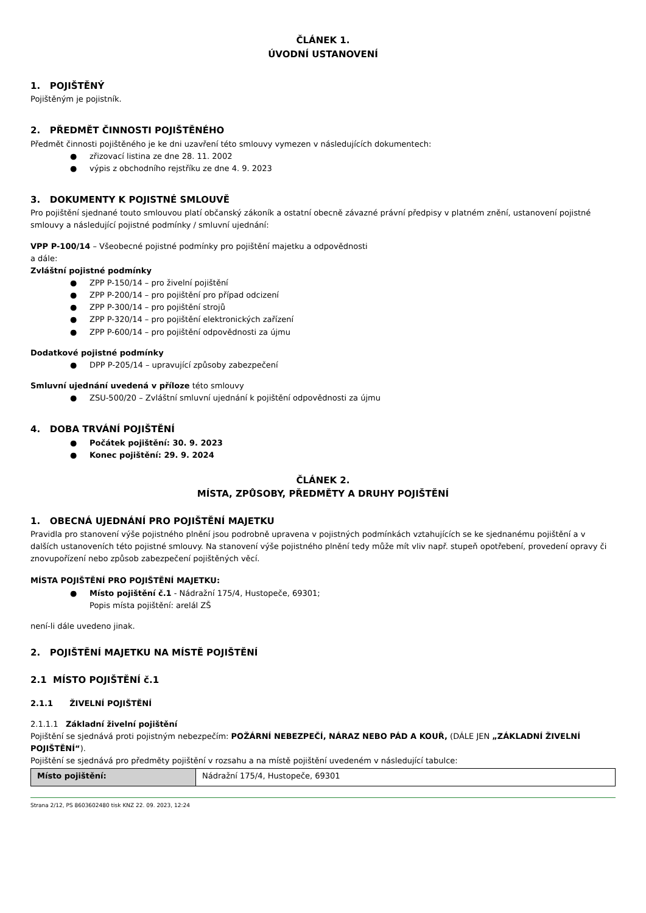ČLÁNEK 1.
ÚVODNÍ USTANOVENÍ
1. POJIŠTĚNÝ
Pojištěným je pojistník.
2. PŘEDMĚT ČINNOSTI POJIŠTĚNÉHO
Předmět činnosti pojištěného je ke dni uzavření této smlouvy vymezen v následujících dokumentech:
● zřizovací listina ze dne 28. 11. 2002
● výpis z obchodního rejstříku ze dne 4. 9. 2023
3. DOKUMENTY K POJISTNÉ SMLOUVĚ
Pro pojištění sjednané touto smlouvou platí občanský zákoník a ostatní obecně závazné právní předpisy v platném znění, ustanovení pojistné smlouvy a následující pojistné podmínky / smluvní ujednání:
VPP P-100/14 – Všeobecné pojistné podmínky pro pojištění majetku a odpovědnosti
a dále:
Zvláštní pojistné podmínky
● ZPP P-150/14 – pro živelní pojištění
● ZPP P-200/14 – pro pojištění pro případ odcizení
● ZPP P-300/14 – pro pojištění strojů
● ZPP P-320/14 – pro pojištění elektronických zařízení
● ZPP P-600/14 – pro pojištění odpovědnosti za újmu
Dodatkové pojistné podmínky
● DPP P-205/14 – upravující způsoby zabezpečení
Smluvní ujednání uvedená v příloze této smlouvy
● ZSU-500/20 – Zvláštní smluvní ujednání k pojištění odpovědnosti za újmu
4. DOBA TRVÁNÍ POJIŠTĚNÍ
● Počátek pojištění: 30. 9. 2023
● Konec pojištění: 29. 9. 2024
ČLÁNEK 2.
MÍSTA, ZPŮSOBY, PŘEDMĚTY A DRUHY POJIŠTĚNÍ
1. OBECNÁ UJEDNÁNÍ PRO POJIŠTĚNÍ MAJETKU
Pravidla pro stanovení výše pojistného plnění jsou podrobně upravena v pojistných podmínkách vztahujících se ke sjednanému pojištění a v dalších ustanoveních této pojistné smlouvy. Na stanovení výše pojistného plnění tedy může mít vliv např. stupeň opotřebení, provedení opravy či znovupořízení nebo způsob zabezpečení pojištěných věcí.
MÍSTA POJIŠTĚNÍ PRO POJIŠTĚNÍ MAJETKU:
● Místo pojištění č.1 - Nádražní 175/4, Hustopeče, 69301;
Popis místa pojištění: arelál ZŠ
není-li dále uvedeno jinak.
2. POJIŠTĚNÍ MAJETKU NA MÍSTĚ POJIŠTĚNÍ
2.1 MÍSTO POJIŠTĚNÍ č.1
2.1.1 ŽIVELNÍ POJIŠTĚNÍ
2.1.1.1 Základní živelní pojištění
Pojištění se sjednává proti pojistným nebezpečím: POŽÁRNÍ NEBEZPEČÍ, NÁRAZ NEBO PÁD A KOUŘ, (DÁLE JEN „ZÁKLADNÍ ŽIVELNÍ POJIŠTĚNÍ“).
Pojištění se sjednává pro předměty pojištění v rozsahu a na místě pojištění uvedeném v následující tabulce:
| Místo pojištění: | Nádražní 175/4, Hustopeče, 69301 |
Strana 2/12, PS 8603602480 tisk KNZ 22. 09. 2023, 12:24